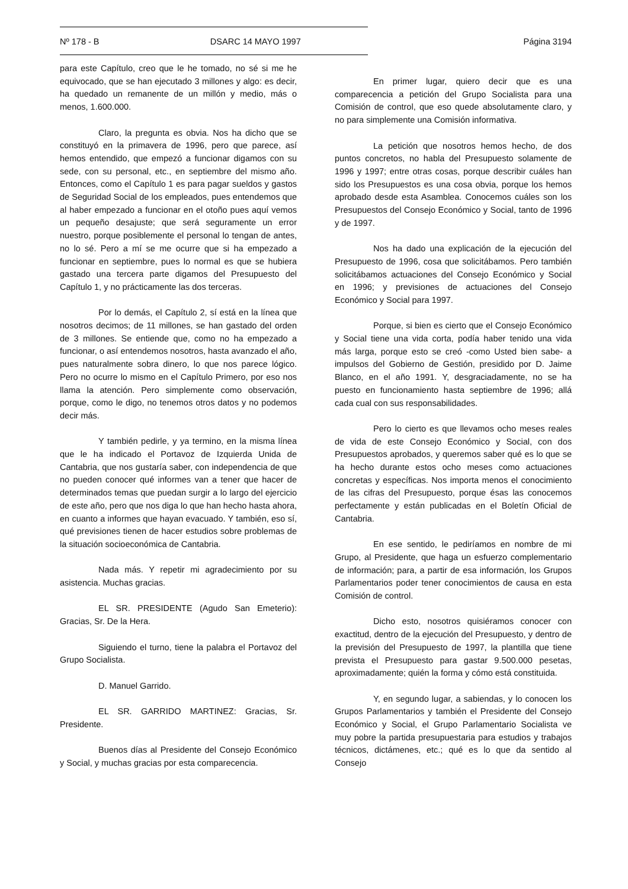Nº 178 - B DSARC 14 MAYO 1997 Página 3194
para este Capítulo, creo que le he tomado, no sé si me he equivocado, que se han ejecutado 3 millones y algo: es decir, ha quedado un remanente de un millón y medio, más o menos, 1.600.000.
Claro, la pregunta es obvia. Nos ha dicho que se constituyó en la primavera de 1996, pero que parece, así hemos entendido, que empezó a funcionar digamos con su sede, con su personal, etc., en septiembre del mismo año. Entonces, como el Capítulo 1 es para pagar sueldos y gastos de Seguridad Social de los empleados, pues entendemos que al haber empezado a funcionar en el otoño pues aquí vemos un pequeño desajuste; que será seguramente un error nuestro, porque posiblemente el personal lo tengan de antes, no lo sé. Pero a mí se me ocurre que si ha empezado a funcionar en septiembre, pues lo normal es que se hubiera gastado una tercera parte digamos del Presupuesto del Capítulo 1, y no prácticamente las dos terceras.
Por lo demás, el Capítulo 2, sí está en la línea que nosotros decimos; de 11 millones, se han gastado del orden de 3 millones. Se entiende que, como no ha empezado a funcionar, o así entendemos nosotros, hasta avanzado el año, pues naturalmente sobra dinero, lo que nos parece lógico. Pero no ocurre lo mismo en el Capítulo Primero, por eso nos llama la atención. Pero simplemente como observación, porque, como le digo, no tenemos otros datos y no podemos decir más.
Y también pedirle, y ya termino, en la misma línea que le ha indicado el Portavoz de Izquierda Unida de Cantabria, que nos gustaría saber, con independencia de que no pueden conocer qué informes van a tener que hacer de determinados temas que puedan surgir a lo largo del ejercicio de este año, pero que nos diga lo que han hecho hasta ahora, en cuanto a informes que hayan evacuado. Y también, eso sí, qué previsiones tienen de hacer estudios sobre problemas de la situación socioeconómica de Cantabria.
Nada más. Y repetir mi agradecimiento por su asistencia. Muchas gracias.
EL SR. PRESIDENTE (Agudo San Emeterio): Gracias, Sr. De la Hera.
Siguiendo el turno, tiene la palabra el Portavoz del Grupo Socialista.
D. Manuel Garrido.
EL SR. GARRIDO MARTINEZ: Gracias, Sr. Presidente.
Buenos días al Presidente del Consejo Económico y Social, y muchas gracias por esta comparecencia.
En primer lugar, quiero decir que es una comparecencia a petición del Grupo Socialista para una Comisión de control, que eso quede absolutamente claro, y no para simplemente una Comisión informativa.
La petición que nosotros hemos hecho, de dos puntos concretos, no habla del Presupuesto solamente de 1996 y 1997; entre otras cosas, porque describir cuáles han sido los Presupuestos es una cosa obvia, porque los hemos aprobado desde esta Asamblea. Conocemos cuáles son los Presupuestos del Consejo Económico y Social, tanto de 1996 y de 1997.
Nos ha dado una explicación de la ejecución del Presupuesto de 1996, cosa que solicitábamos. Pero también solicitábamos actuaciones del Consejo Económico y Social en 1996; y previsiones de actuaciones del Consejo Económico y Social para 1997.
Porque, si bien es cierto que el Consejo Económico y Social tiene una vida corta, podía haber tenido una vida más larga, porque esto se creó -como Usted bien sabe- a impulsos del Gobierno de Gestión, presidido por D. Jaime Blanco, en el año 1991. Y, desgraciadamente, no se ha puesto en funcionamiento hasta septiembre de 1996; allá cada cual con sus responsabilidades.
Pero lo cierto es que llevamos ocho meses reales de vida de este Consejo Económico y Social, con dos Presupuestos aprobados, y queremos saber qué es lo que se ha hecho durante estos ocho meses como actuaciones concretas y específicas. Nos importa menos el conocimiento de las cifras del Presupuesto, porque ésas las conocemos perfectamente y están publicadas en el Boletín Oficial de Cantabria.
En ese sentido, le pediríamos en nombre de mi Grupo, al Presidente, que haga un esfuerzo complementario de información; para, a partir de esa información, los Grupos Parlamentarios poder tener conocimientos de causa en esta Comisión de control.
Dicho esto, nosotros quisiéramos conocer con exactitud, dentro de la ejecución del Presupuesto, y dentro de la previsión del Presupuesto de 1997, la plantilla que tiene prevista el Presupuesto para gastar 9.500.000 pesetas, aproximadamente; quién la forma y cómo está constituida.
Y, en segundo lugar, a sabiendas, y lo conocen los Grupos Parlamentarios y también el Presidente del Consejo Económico y Social, el Grupo Parlamentario Socialista ve muy pobre la partida presupuestaria para estudios y trabajos técnicos, dictámenes, etc.; qué es lo que da sentido al Consejo